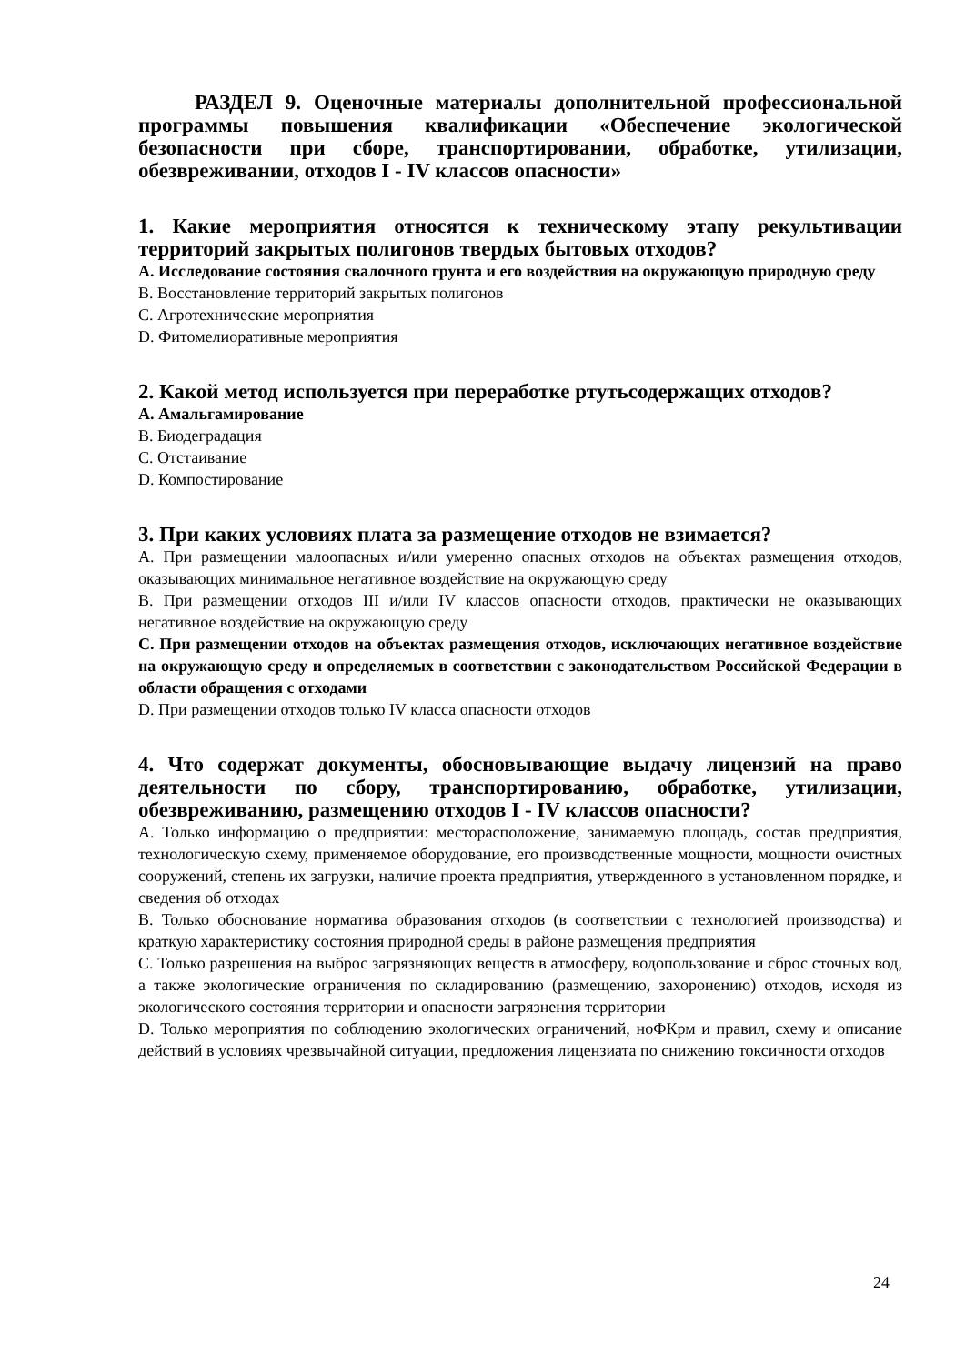РАЗДЕЛ 9. Оценочные материалы дополнительной профессиональной программы повышения квалификации «Обеспечение экологической безопасности при сборе, транспортировании, обработке, утилизации, обезвреживании, отходов I - IV классов опасности»
1. Какие мероприятия относятся к техническому этапу рекультивации территорий закрытых полигонов твердых бытовых отходов?
A. Исследование состояния свалочного грунта и его воздействия на окружающую природную среду
B. Восстановление территорий закрытых полигонов
C. Агротехнические мероприятия
D. Фитомелиоративные мероприятия
2. Какой метод используется при переработке ртутьсодержащих отходов?
A. Амальгамирование
B. Биодеградация
C. Отстаивание
D. Компостирование
3. При каких условиях плата за размещение отходов не взимается?
A. При размещении малоопасных и/или умеренно опасных отходов на объектах размещения отходов, оказывающих минимальное негативное воздействие на окружающую среду
B. При размещении отходов III и/или IV классов опасности отходов, практически не оказывающих негативное воздействие на окружающую среду
C. При размещении отходов на объектах размещения отходов, исключающих негативное воздействие на окружающую среду и определяемых в соответствии с законодательством Российской Федерации в области обращения с отходами
D. При размещении отходов только IV класса опасности отходов
4. Что содержат документы, обосновывающие выдачу лицензий на право деятельности по сбору, транспортированию, обработке, утилизации, обезвреживанию, размещению отходов I - IV классов опасности?
A. Только информацию о предприятии: месторасположение, занимаемую площадь, состав предприятия, технологическую схему, применяемое оборудование, его производственные мощности, мощности очистных сооружений, степень их загрузки, наличие проекта предприятия, утвержденного в установленном порядке, и сведения об отходах
B. Только обоснование норматива образования отходов (в соответствии с технологией производства) и краткую характеристику состояния природной среды в районе размещения предприятия
C. Только разрешения на выброс загрязняющих веществ в атмосферу, водопользование и сброс сточных вод, а также экологические ограничения по складированию (размещению, захоронению) отходов, исходя из экологического состояния территории и опасности загрязнения территории
D. Только мероприятия по соблюдению экологических ограничений, ноФКрм и правил, схему и описание действий в условиях чрезвычайной ситуации, предложения лицензиата по снижению токсичности отходов
24